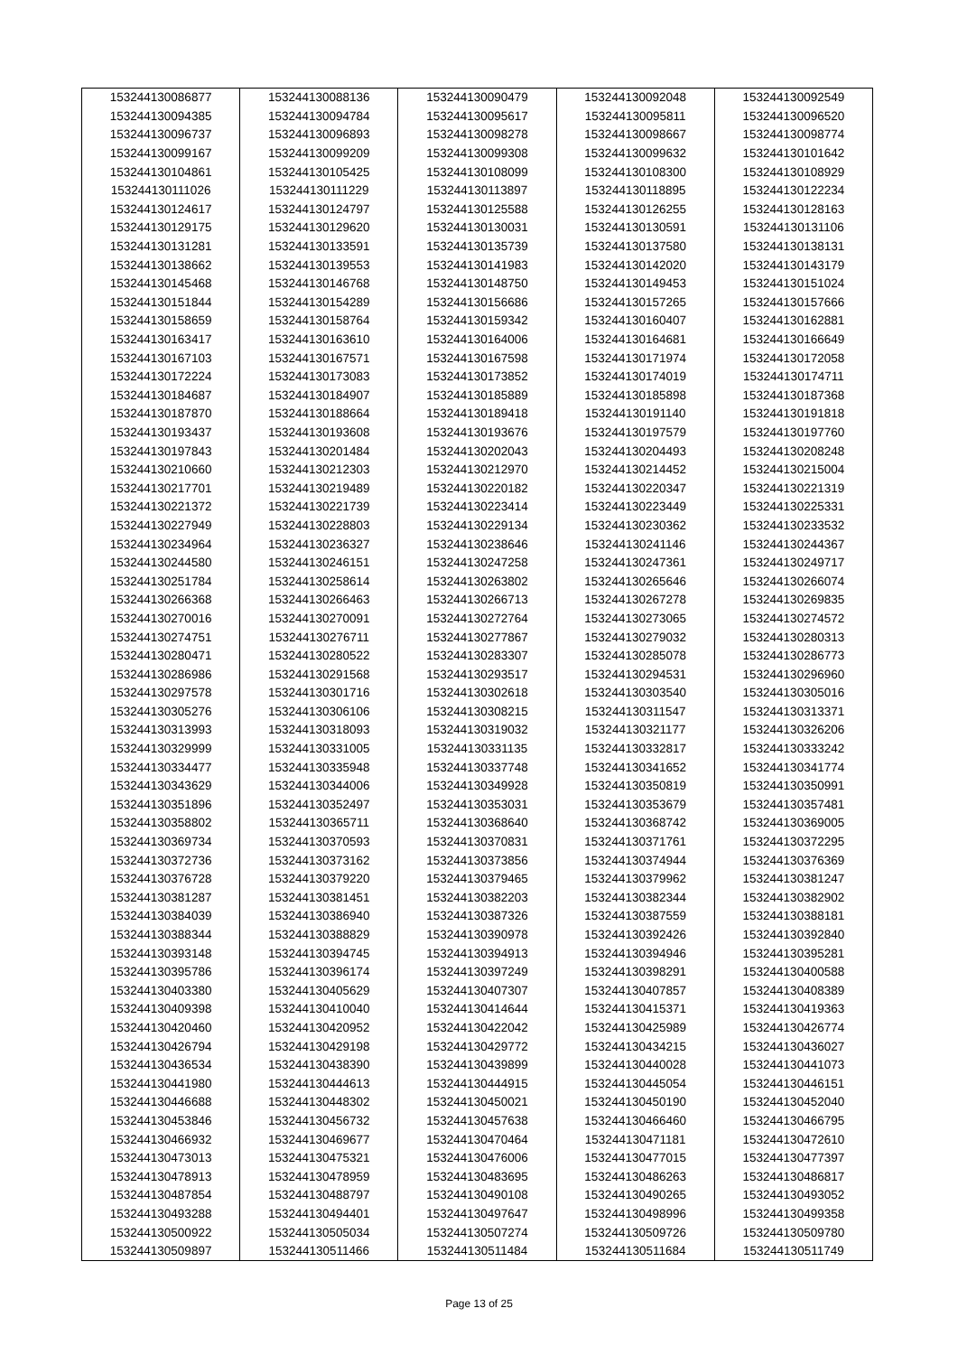| 153244130086877 | 153244130088136 | 153244130090479 | 153244130092048 | 153244130092549 |
| 153244130094385 | 153244130094784 | 153244130095617 | 153244130095811 | 153244130096520 |
| 153244130096737 | 153244130096893 | 153244130098278 | 153244130098667 | 153244130098774 |
| 153244130099167 | 153244130099209 | 153244130099308 | 153244130099632 | 153244130101642 |
| 153244130104861 | 153244130105425 | 153244130108099 | 153244130108300 | 153244130108929 |
| 153244130111026 | 153244130111229 | 153244130113897 | 153244130118895 | 153244130122234 |
| 153244130124617 | 153244130124797 | 153244130125588 | 153244130126255 | 153244130128163 |
| 153244130129175 | 153244130129620 | 153244130130031 | 153244130130591 | 153244130131106 |
| 153244130131281 | 153244130133591 | 153244130135739 | 153244130137580 | 153244130138131 |
| 153244130138662 | 153244130139553 | 153244130141983 | 153244130142020 | 153244130143179 |
| 153244130145468 | 153244130146768 | 153244130148750 | 153244130149453 | 153244130151024 |
| 153244130151844 | 153244130154289 | 153244130156686 | 153244130157265 | 153244130157666 |
| 153244130158659 | 153244130158764 | 153244130159342 | 153244130160407 | 153244130162881 |
| 153244130163417 | 153244130163610 | 153244130164006 | 153244130164681 | 153244130166649 |
| 153244130167103 | 153244130167571 | 153244130167598 | 153244130171974 | 153244130172058 |
| 153244130172224 | 153244130173083 | 153244130173852 | 153244130174019 | 153244130174711 |
| 153244130184687 | 153244130184907 | 153244130185889 | 153244130185898 | 153244130187368 |
| 153244130187870 | 153244130188664 | 153244130189418 | 153244130191140 | 153244130191818 |
| 153244130193437 | 153244130193608 | 153244130193676 | 153244130197579 | 153244130197760 |
| 153244130197843 | 153244130201484 | 153244130202043 | 153244130204493 | 153244130208248 |
| 153244130210660 | 153244130212303 | 153244130212970 | 153244130214452 | 153244130215004 |
| 153244130217701 | 153244130219489 | 153244130220182 | 153244130220347 | 153244130221319 |
| 153244130221372 | 153244130221739 | 153244130223414 | 153244130223449 | 153244130225331 |
| 153244130227949 | 153244130228803 | 153244130229134 | 153244130230362 | 153244130233532 |
| 153244130234964 | 153244130236327 | 153244130238646 | 153244130241146 | 153244130244367 |
| 153244130244580 | 153244130246151 | 153244130247258 | 153244130247361 | 153244130249717 |
| 153244130251784 | 153244130258614 | 153244130263802 | 153244130265646 | 153244130266074 |
| 153244130266368 | 153244130266463 | 153244130266713 | 153244130267278 | 153244130269835 |
| 153244130270016 | 153244130270091 | 153244130272764 | 153244130273065 | 153244130274572 |
| 153244130274751 | 153244130276711 | 153244130277867 | 153244130279032 | 153244130280313 |
| 153244130280471 | 153244130280522 | 153244130283307 | 153244130285078 | 153244130286773 |
| 153244130286986 | 153244130291568 | 153244130293517 | 153244130294531 | 153244130296960 |
| 153244130297578 | 153244130301716 | 153244130302618 | 153244130303540 | 153244130305016 |
| 153244130305276 | 153244130306106 | 153244130308215 | 153244130311547 | 153244130313371 |
| 153244130313993 | 153244130318093 | 153244130319032 | 153244130321177 | 153244130326206 |
| 153244130329999 | 153244130331005 | 153244130331135 | 153244130332817 | 153244130333242 |
| 153244130334477 | 153244130335948 | 153244130337748 | 153244130341652 | 153244130341774 |
| 153244130343629 | 153244130344006 | 153244130349928 | 153244130350819 | 153244130350991 |
| 153244130351896 | 153244130352497 | 153244130353031 | 153244130353679 | 153244130357481 |
| 153244130358802 | 153244130365711 | 153244130368640 | 153244130368742 | 153244130369005 |
| 153244130369734 | 153244130370593 | 153244130370831 | 153244130371761 | 153244130372295 |
| 153244130372736 | 153244130373162 | 153244130373856 | 153244130374944 | 153244130376369 |
| 153244130376728 | 153244130379220 | 153244130379465 | 153244130379962 | 153244130381247 |
| 153244130381287 | 153244130381451 | 153244130382203 | 153244130382344 | 153244130382902 |
| 153244130384039 | 153244130386940 | 153244130387326 | 153244130387559 | 153244130388181 |
| 153244130388344 | 153244130388829 | 153244130390978 | 153244130392426 | 153244130392840 |
| 153244130393148 | 153244130394745 | 153244130394913 | 153244130394946 | 153244130395281 |
| 153244130395786 | 153244130396174 | 153244130397249 | 153244130398291 | 153244130400588 |
| 153244130403380 | 153244130405629 | 153244130407307 | 153244130407857 | 153244130408389 |
| 153244130409398 | 153244130410040 | 153244130414644 | 153244130415371 | 153244130419363 |
| 153244130420460 | 153244130420952 | 153244130422042 | 153244130425989 | 153244130426774 |
| 153244130426794 | 153244130429198 | 153244130429772 | 153244130434215 | 153244130436027 |
| 153244130436534 | 153244130438390 | 153244130439899 | 153244130440028 | 153244130441073 |
| 153244130441980 | 153244130444613 | 153244130444915 | 153244130445054 | 153244130446151 |
| 153244130446688 | 153244130448302 | 153244130450021 | 153244130450190 | 153244130452040 |
| 153244130453846 | 153244130456732 | 153244130457638 | 153244130466460 | 153244130466795 |
| 153244130466932 | 153244130469677 | 153244130470464 | 153244130471181 | 153244130472610 |
| 153244130473013 | 153244130475321 | 153244130476006 | 153244130477015 | 153244130477397 |
| 153244130478913 | 153244130478959 | 153244130483695 | 153244130486263 | 153244130486817 |
| 153244130487854 | 153244130488797 | 153244130490108 | 153244130490265 | 153244130493052 |
| 153244130493288 | 153244130494401 | 153244130497647 | 153244130498996 | 153244130499358 |
| 153244130500922 | 153244130505034 | 153244130507274 | 153244130509726 | 153244130509780 |
| 153244130509897 | 153244130511466 | 153244130511484 | 153244130511684 | 153244130511749 |
Page 13 of 25